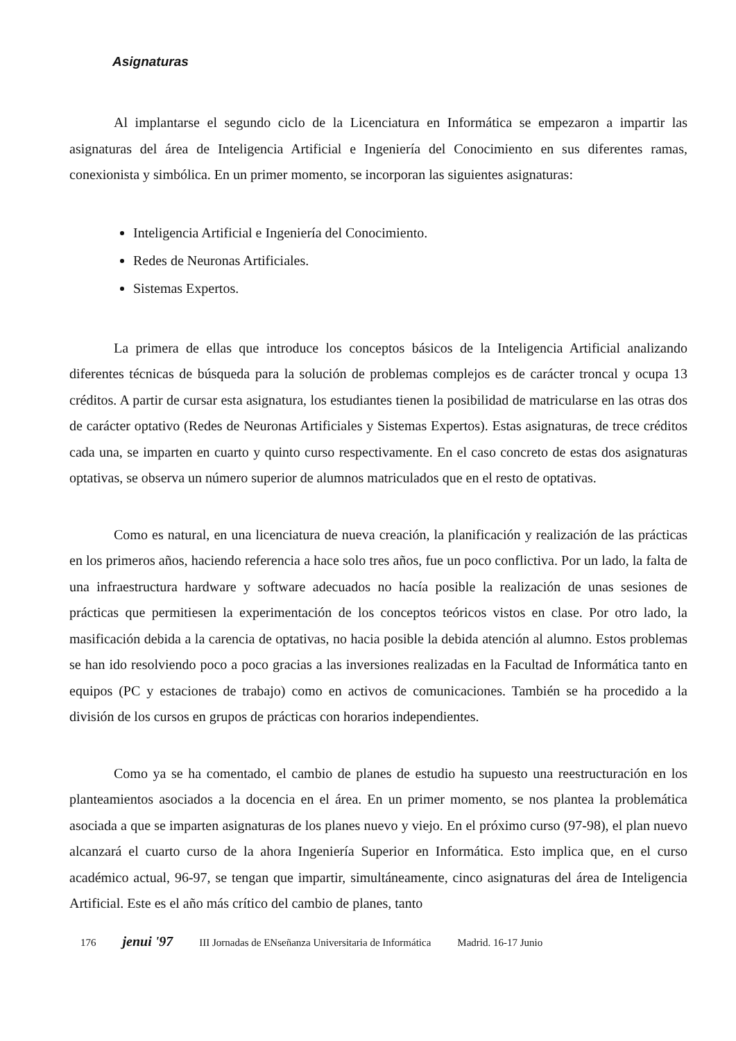Asignaturas
Al implantarse el segundo ciclo de la Licenciatura en Informática se empezaron a impartir las asignaturas del área de Inteligencia Artificial e Ingeniería del Conocimiento en sus diferentes ramas, conexionista y simbólica. En un primer momento, se incorporan las siguientes asignaturas:
Inteligencia Artificial e Ingeniería del Conocimiento.
Redes de Neuronas Artificiales.
Sistemas Expertos.
La primera de ellas que introduce los conceptos básicos de la Inteligencia Artificial analizando diferentes técnicas de búsqueda para la solución de problemas complejos es de carácter troncal y ocupa 13 créditos. A partir de cursar esta asignatura, los estudiantes tienen la posibilidad de matricularse en las otras dos de carácter optativo (Redes de Neuronas Artificiales y Sistemas Expertos). Estas asignaturas, de trece créditos cada una, se imparten en cuarto y quinto curso respectivamente. En el caso concreto de estas dos asignaturas optativas, se observa un número superior de alumnos matriculados que en el resto de optativas.
Como es natural, en una licenciatura de nueva creación, la planificación y realización de las prácticas en los primeros años, haciendo referencia a hace solo tres años, fue un poco conflictiva. Por un lado, la falta de una infraestructura hardware y software adecuados no hacía posible la realización de unas sesiones de prácticas que permitiesen la experimentación de los conceptos teóricos vistos en clase. Por otro lado, la masificación debida a la carencia de optativas, no hacia posible la debida atención al alumno. Estos problemas se han ido resolviendo poco a poco gracias a las inversiones realizadas en la Facultad de Informática tanto en equipos (PC y estaciones de trabajo) como en activos de comunicaciones. También se ha procedido a la división de los cursos en grupos de prácticas con horarios independientes.
Como ya se ha comentado, el cambio de planes de estudio ha supuesto una reestructuración en los planteamientos asociados a la docencia en el área. En un primer momento, se nos plantea la problemática asociada a que se imparten asignaturas de los planes nuevo y viejo. En el próximo curso (97-98), el plan nuevo alcanzará el cuarto curso de la ahora Ingeniería Superior en Informática. Esto implica que, en el curso académico actual, 96-97, se tengan que impartir, simultáneamente, cinco asignaturas del área de Inteligencia Artificial. Este es el año más crítico del cambio de planes, tanto
176 jenui '97 III Jornadas de ENseñanza Universitaria de Informática Madrid. 16-17 Junio